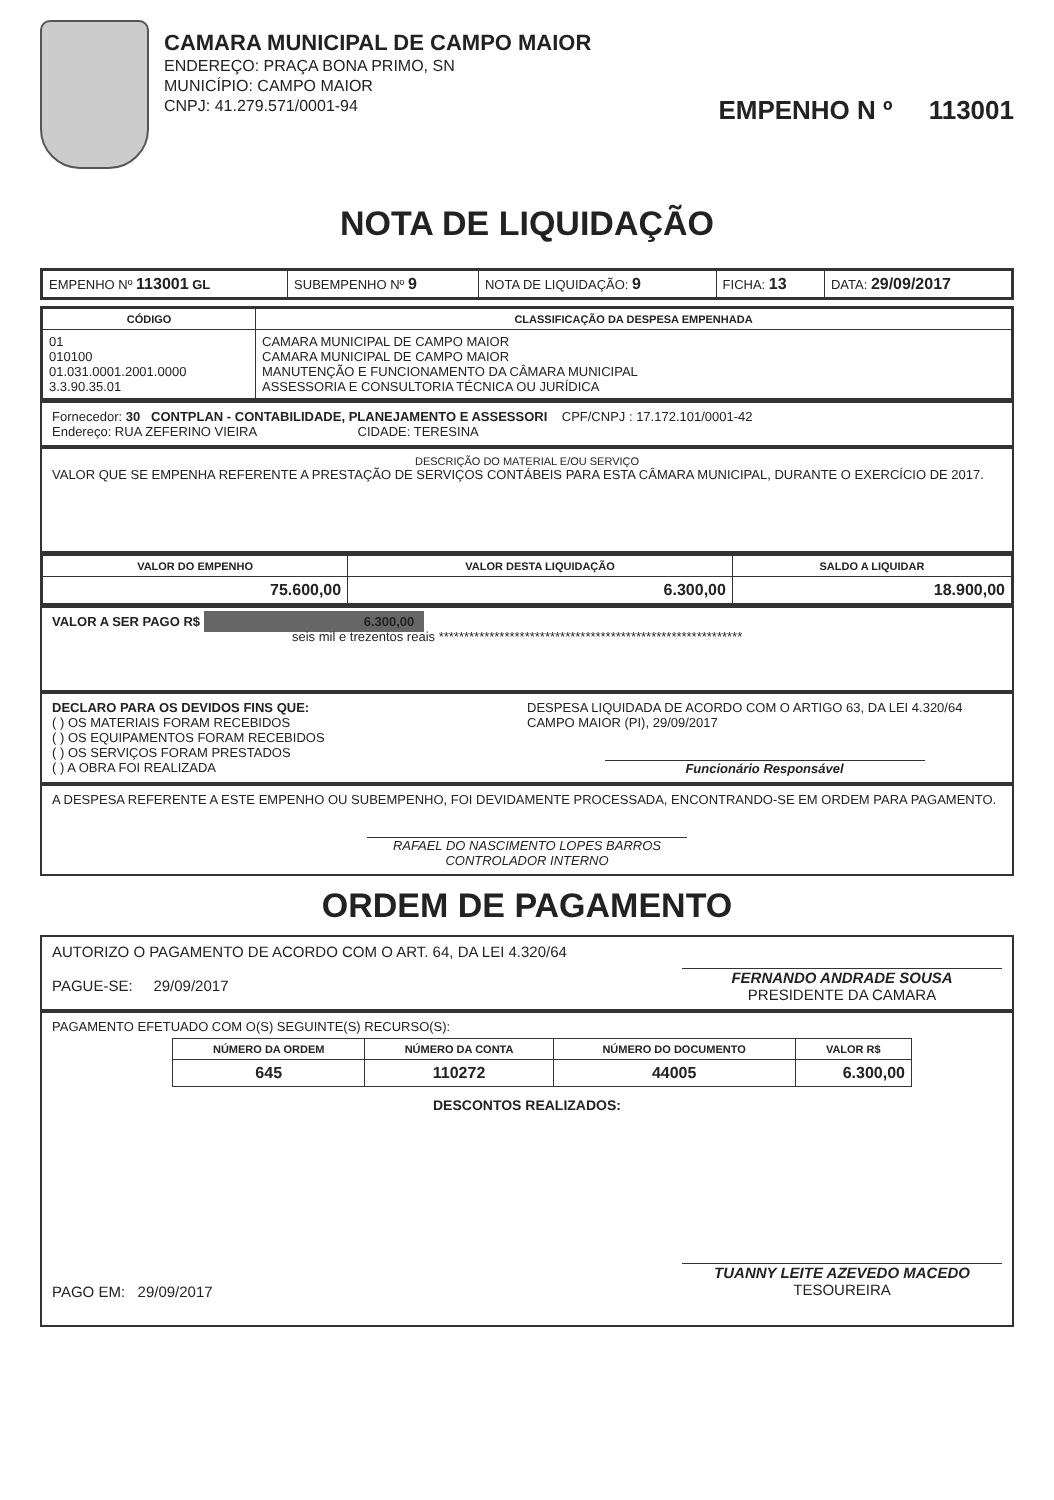CAMARA MUNICIPAL DE CAMPO MAIOR
ENDEREÇO: PRAÇA BONA PRIMO, SN
MUNICÍPIO: CAMPO MAIOR
CNPJ: 41.279.571/0001-94
EMPENHO N º 113001
NOTA DE LIQUIDAÇÃO
| EMPENHO Nº 113001 GL | SUBEMPENHO Nº 9 | NOTA DE LIQUIDAÇÃO: 9 | FICHA: 13 | DATA: 29/09/2017 |
| CÓDIGO | CLASSIFICAÇÃO DA DESPESA EMPENHADA |
| --- | --- |
| 01 010100 01.031.0001.2001.0000 3.3.90.35.01 | CAMARA MUNICIPAL DE CAMPO MAIOR CAMARA MUNICIPAL DE CAMPO MAIOR MANUTENÇÃO E FUNCIONAMENTO DA CÂMARA MUNICIPAL ASSESSORIA E CONSULTORIA TÉCNICA OU JURÍDICA |
Fornecedor: 30 CONTPLAN - CONTABILIDADE, PLANEJAMENTO E ASSESSORI CPF/CNPJ : 17.172.101/0001-42
Endereço: RUA ZEFERINO VIEIRA CIDADE: TERESINA
DESCRIÇÃO DO MATERIAL E/OU SERVIÇO
VALOR QUE SE EMPENHA REFERENTE A PRESTAÇÃO DE SERVIÇOS CONTÁBEIS PARA ESTA CÂMARA MUNICIPAL, DURANTE O EXERCÍCIO DE 2017.
| VALOR DO EMPENHO | VALOR DESTA LIQUIDAÇÃO | SALDO A LIQUIDAR |
| --- | --- | --- |
| 75.600,00 | 6.300,00 | 18.900,00 |
VALOR A SER PAGO R$ 6.300,00
seis mil e trezentos reais ************************************************************
DECLARO PARA OS DEVIDOS FINS QUE:
( ) OS MATERIAIS FORAM RECEBIDOS
( ) OS EQUIPAMENTOS FORAM RECEBIDOS
( ) OS SERVIÇOS FORAM PRESTADOS
( ) A OBRA FOI REALIZADA
DESPESA LIQUIDADA DE ACORDO COM O ARTIGO 63, DA LEI 4.320/64
CAMPO MAIOR (PI), 29/09/2017
Funcionário Responsável
A DESPESA REFERENTE A ESTE EMPENHO OU SUBEMPENHO, FOI DEVIDAMENTE PROCESSADA, ENCONTRANDO-SE EM ORDEM PARA PAGAMENTO.
RAFAEL DO NASCIMENTO LOPES BARROS
CONTROLADOR INTERNO
ORDEM DE PAGAMENTO
AUTORIZO O PAGAMENTO DE ACORDO COM O ART. 64, DA LEI 4.320/64
PAGUE-SE: 29/09/2017
FERNANDO ANDRADE SOUSA
PRESIDENTE DA CAMARA
PAGAMENTO EFETUADO COM O(S) SEGUINTE(S) RECURSO(S):
| NÚMERO DA ORDEM | NÚMERO DA CONTA | NÚMERO DO DOCUMENTO | VALOR R$ |
| --- | --- | --- | --- |
| 645 | 110272 | 44005 | 6.300,00 |
DESCONTOS REALIZADOS:
PAGO EM: 29/09/2017
TUANNY LEITE AZEVEDO MACEDO
TESOUREIRA